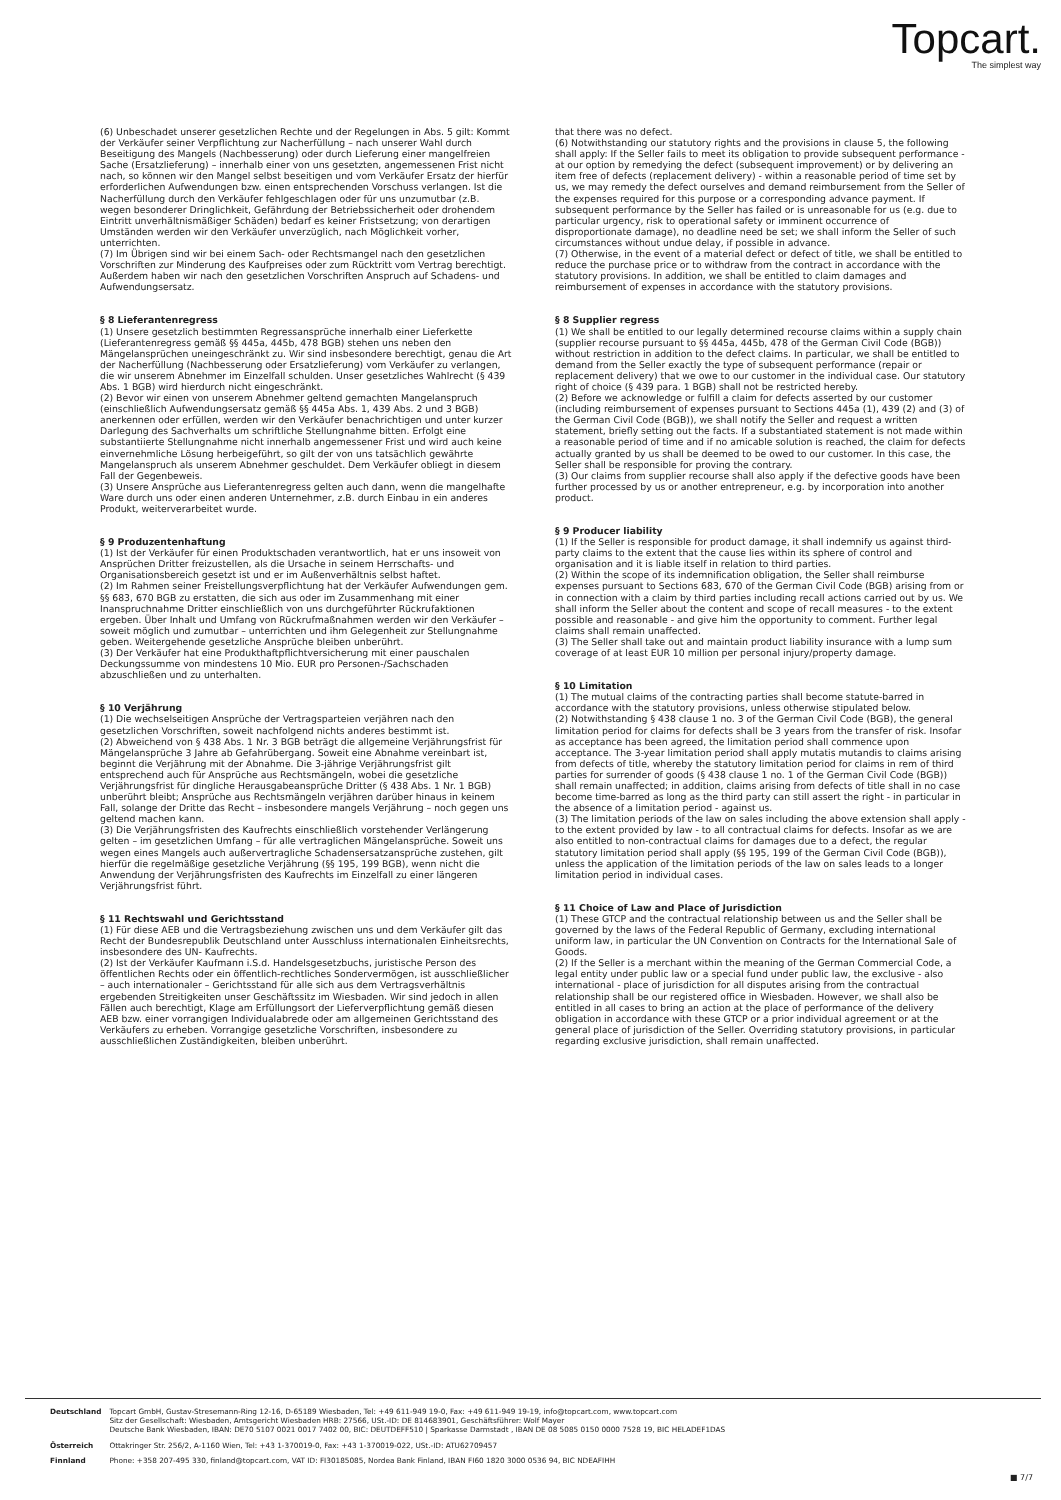Topcart.
The simplest way
(6) Unbeschadet unserer gesetzlichen Rechte und der Regelungen in Abs. 5 gilt: Kommt der Verkäufer seiner Verpflichtung zur Nacherfüllung – nach unserer Wahl durch Beseitigung des Mangels (Nachbesserung) oder durch Lieferung einer mangelfreien Sache (Ersatzlieferung) – innerhalb einer von uns gesetzten, angemessenen Frist nicht nach, so können wir den Mangel selbst beseitigen und vom Verkäufer Ersatz der hierfür erforderlichen Aufwendungen bzw. einen entsprechenden Vorschuss verlangen. Ist die Nacherfüllung durch den Verkäufer fehlgeschlagen oder für uns unzumutbar (z.B. wegen besonderer Dringlichkeit, Gefährdung der Betriebssicherheit oder drohendem Eintritt unverhältnismäßiger Schäden) bedarf es keiner Fristsetzung; von derartigen Umständen werden wir den Verkäufer unverzüglich, nach Möglichkeit vorher, unterrichten.
(7) Im Übrigen sind wir bei einem Sach- oder Rechtsmangel nach den gesetzlichen Vorschriften zur Minderung des Kaufpreises oder zum Rücktritt vom Vertrag berechtigt. Außerdem haben wir nach den gesetzlichen Vorschriften Anspruch auf Schadens- und Aufwendungsersatz.
§ 8 Lieferantenregress
(1) Unsere gesetzlich bestimmten Regressansprüche innerhalb einer Lieferkette (Lieferantenregress gemäß §§ 445a, 445b, 478 BGB) stehen uns neben den Mängelansprüchen uneingeschränkt zu. Wir sind insbesondere berechtigt, genau die Art der Nacherfüllung (Nachbesserung oder Ersatzlieferung) vom Verkäufer zu verlangen, die wir unserem Abnehmer im Einzelfall schulden. Unser gesetzliches Wahlrecht (§ 439 Abs. 1 BGB) wird hierdurch nicht eingeschränkt.
(2) Bevor wir einen von unserem Abnehmer geltend gemachten Mangelanspruch (einschließlich Aufwendungsersatz gemäß §§ 445a Abs. 1, 439 Abs. 2 und 3 BGB) anerkennen oder erfüllen, werden wir den Verkäufer benachrichtigen und unter kurzer Darlegung des Sachverhalts um schriftliche Stellungnahme bitten. Erfolgt eine substantiierte Stellungnahme nicht innerhalb angemessener Frist und wird auch keine einvernehmliche Lösung herbeigeführt, so gilt der von uns tatsächlich gewährte Mangelanspruch als unserem Abnehmer geschuldet. Dem Verkäufer obliegt in diesem Fall der Gegenbeweis.
(3) Unsere Ansprüche aus Lieferantenregress gelten auch dann, wenn die mangelhafte Ware durch uns oder einen anderen Unternehmer, z.B. durch Einbau in ein anderes Produkt, weiterverarbeitet wurde.
§ 9 Produzentenhaftung
(1) Ist der Verkäufer für einen Produktschaden verantwortlich, hat er uns insoweit von Ansprüchen Dritter freizustellen, als die Ursache in seinem Herrschafts- und Organisationsbereich gesetzt ist und er im Außenverhältnis selbst haftet.
(2) Im Rahmen seiner Freistellungsverpflichtung hat der Verkäufer Aufwendungen gem. §§ 683, 670 BGB zu erstatten, die sich aus oder im Zusammenhang mit einer Inanspruchnahme Dritter einschließlich von uns durchgeführter Rückrufaktionen ergeben. Über Inhalt und Umfang von Rückrufmaßnahmen werden wir den Verkäufer – soweit möglich und zumutbar – unterrichten und ihm Gelegenheit zur Stellungnahme geben. Weitergehende gesetzliche Ansprüche bleiben unberührt.
(3) Der Verkäufer hat eine Produkthaftpflichtversicherung mit einer pauschalen Deckungssumme von mindestens 10 Mio. EUR pro Personen-/Sachschaden abzuschließen und zu unterhalten.
§ 10 Verjährung
(1) Die wechselseitigen Ansprüche der Vertragsparteien verjähren nach den gesetzlichen Vorschriften, soweit nachfolgend nichts anderes bestimmt ist.
(2) Abweichend von § 438 Abs. 1 Nr. 3 BGB beträgt die allgemeine Verjährungsfrist für Mängelansprüche 3 Jahre ab Gefahrübergang. Soweit eine Abnahme vereinbart ist, beginnt die Verjährung mit der Abnahme. Die 3-jährige Verjährungsfrist gilt entsprechend auch für Ansprüche aus Rechtsmängeln, wobei die gesetzliche Verjährungsfrist für dingliche Herausgabeansprüche Dritter (§ 438 Abs. 1 Nr. 1 BGB) unberührt bleibt; Ansprüche aus Rechtsmängeln verjähren darüber hinaus in keinem Fall, solange der Dritte das Recht – insbesondere mangels Verjährung – noch gegen uns geltend machen kann.
(3) Die Verjährungsfristen des Kaufrechts einschließlich vorstehender Verlängerung gelten – im gesetzlichen Umfang – für alle vertraglichen Mängelansprüche. Soweit uns wegen eines Mangels auch außervertragliche Schadensersatzansprüche zustehen, gilt hierfür die regelmäßige gesetzliche Verjährung (§§ 195, 199 BGB), wenn nicht die Anwendung der Verjährungsfristen des Kaufrechts im Einzelfall zu einer längeren Verjährungsfrist führt.
§ 11 Rechtswahl und Gerichtsstand
(1) Für diese AEB und die Vertragsbeziehung zwischen uns und dem Verkäufer gilt das Recht der Bundesrepublik Deutschland unter Ausschluss internationalen Einheitsrechts, insbesondere des UN- Kaufrechts.
(2) Ist der Verkäufer Kaufmann i.S.d. Handelsgesetzbuchs, juristische Person des öffentlichen Rechts oder ein öffentlich-rechtliches Sondervermögen, ist ausschließlicher – auch internationaler – Gerichtsstand für alle sich aus dem Vertragsverhältnis ergebenden Streitigkeiten unser Geschäftssitz im Wiesbaden. Wir sind jedoch in allen Fällen auch berechtigt, Klage am Erfüllungsort der Lieferverpflichtung gemäß diesen AEB bzw. einer vorrangigen Individualabrede oder am allgemeinen Gerichtsstand des Verkäufers zu erheben. Vorrangige gesetzliche Vorschriften, insbesondere zu ausschließlichen Zuständigkeiten, bleiben unberührt.
that there was no defect.
(6) Notwithstanding our statutory rights and the provisions in clause 5, the following shall apply: If the Seller fails to meet its obligation to provide subsequent performance - at our option by remedying the defect (subsequent improvement) or by delivering an item free of defects (replacement delivery) - within a reasonable period of time set by us, we may remedy the defect ourselves and demand reimbursement from the Seller of the expenses required for this purpose or a corresponding advance payment. If subsequent performance by the Seller has failed or is unreasonable for us (e.g. due to particular urgency, risk to operational safety or imminent occurrence of disproportionate damage), no deadline need be set; we shall inform the Seller of such circumstances without undue delay, if possible in advance.
(7) Otherwise, in the event of a material defect or defect of title, we shall be entitled to reduce the purchase price or to withdraw from the contract in accordance with the statutory provisions. In addition, we shall be entitled to claim damages and reimbursement of expenses in accordance with the statutory provisions.
§ 8 Supplier regress
(1) We shall be entitled to our legally determined recourse claims within a supply chain (supplier recourse pursuant to §§ 445a, 445b, 478 of the German Civil Code (BGB)) without restriction in addition to the defect claims. In particular, we shall be entitled to demand from the Seller exactly the type of subsequent performance (repair or replacement delivery) that we owe to our customer in the individual case. Our statutory right of choice (§ 439 para. 1 BGB) shall not be restricted hereby.
(2) Before we acknowledge or fulfill a claim for defects asserted by our customer (including reimbursement of expenses pursuant to Sections 445a (1), 439 (2) and (3) of the German Civil Code (BGB)), we shall notify the Seller and request a written statement, briefly setting out the facts. If a substantiated statement is not made within a reasonable period of time and if no amicable solution is reached, the claim for defects actually granted by us shall be deemed to be owed to our customer. In this case, the Seller shall be responsible for proving the contrary.
(3) Our claims from supplier recourse shall also apply if the defective goods have been further processed by us or another entrepreneur, e.g. by incorporation into another product.
§ 9 Producer liability
(1) If the Seller is responsible for product damage, it shall indemnify us against third-party claims to the extent that the cause lies within its sphere of control and organisation and it is liable itself in relation to third parties.
(2) Within the scope of its indemnification obligation, the Seller shall reimburse expenses pursuant to Sections 683, 670 of the German Civil Code (BGB) arising from or in connection with a claim by third parties including recall actions carried out by us. We shall inform the Seller about the content and scope of recall measures - to the extent possible and reasonable - and give him the opportunity to comment. Further legal claims shall remain unaffected.
(3) The Seller shall take out and maintain product liability insurance with a lump sum coverage of at least EUR 10 million per personal injury/property damage.
§ 10 Limitation
(1) The mutual claims of the contracting parties shall become statute-barred in accordance with the statutory provisions, unless otherwise stipulated below.
(2) Notwithstanding § 438 clause 1 no. 3 of the German Civil Code (BGB), the general limitation period for claims for defects shall be 3 years from the transfer of risk. Insofar as acceptance has been agreed, the limitation period shall commence upon acceptance. The 3-year limitation period shall apply mutatis mutandis to claims arising from defects of title, whereby the statutory limitation period for claims in rem of third parties for surrender of goods (§ 438 clause 1 no. 1 of the German Civil Code (BGB)) shall remain unaffected; in addition, claims arising from defects of title shall in no case become time-barred as long as the third party can still assert the right - in particular in the absence of a limitation period - against us.
(3) The limitation periods of the law on sales including the above extension shall apply - to the extent provided by law - to all contractual claims for defects. Insofar as we are also entitled to non-contractual claims for damages due to a defect, the regular statutory limitation period shall apply (§§ 195, 199 of the German Civil Code (BGB)), unless the application of the limitation periods of the law on sales leads to a longer limitation period in individual cases.
§ 11 Choice of Law and Place of Jurisdiction
(1) These GTCP and the contractual relationship between us and the Seller shall be governed by the laws of the Federal Republic of Germany, excluding international uniform law, in particular the UN Convention on Contracts for the International Sale of Goods.
(2) If the Seller is a merchant within the meaning of the German Commercial Code, a legal entity under public law or a special fund under public law, the exclusive - also international - place of jurisdiction for all disputes arising from the contractual relationship shall be our registered office in Wiesbaden. However, we shall also be entitled in all cases to bring an action at the place of performance of the delivery obligation in accordance with these GTCP or a prior individual agreement or at the general place of jurisdiction of the Seller. Overriding statutory provisions, in particular regarding exclusive jurisdiction, shall remain unaffected.
| Deutschland | Topcart GmbH, Gustav-Stresemann-Ring 12-16, D-65189 Wiesbaden, Tel: +49 611-949 19-0, Fax: +49 611-949 19-19, info@topcart.com, www.topcart.com Sitz der Gesellschaft: Wiesbaden, Amtsgericht Wiesbaden HRB: 27566, USt.-ID: DE 814683901, Geschäftsführer: Wolf Mayer Deutsche Bank Wiesbaden, IBAN: DE70 5107 0021 0017 7402 00, BIC: DEUTDEFF510 / Sparkasse Darmstadt , IBAN DE 08 5085 0150 0000 7528 19, BIC HELADEF1DAS |
| Österreich | Ottakringer Str. 256/2, A-1160 Wien, Tel: +43 1-370019-0, Fax: +43 1-370019-022, USt.-ID: ATU62709457 |
| Finnland | Phone: +358 207-495 330, finland@topcart.com, VAT ID: FI30185085, Nordea Bank Finland, IBAN FI60 1820 3000 0536 94, BIC NDEAFIHH |
■ 7/7